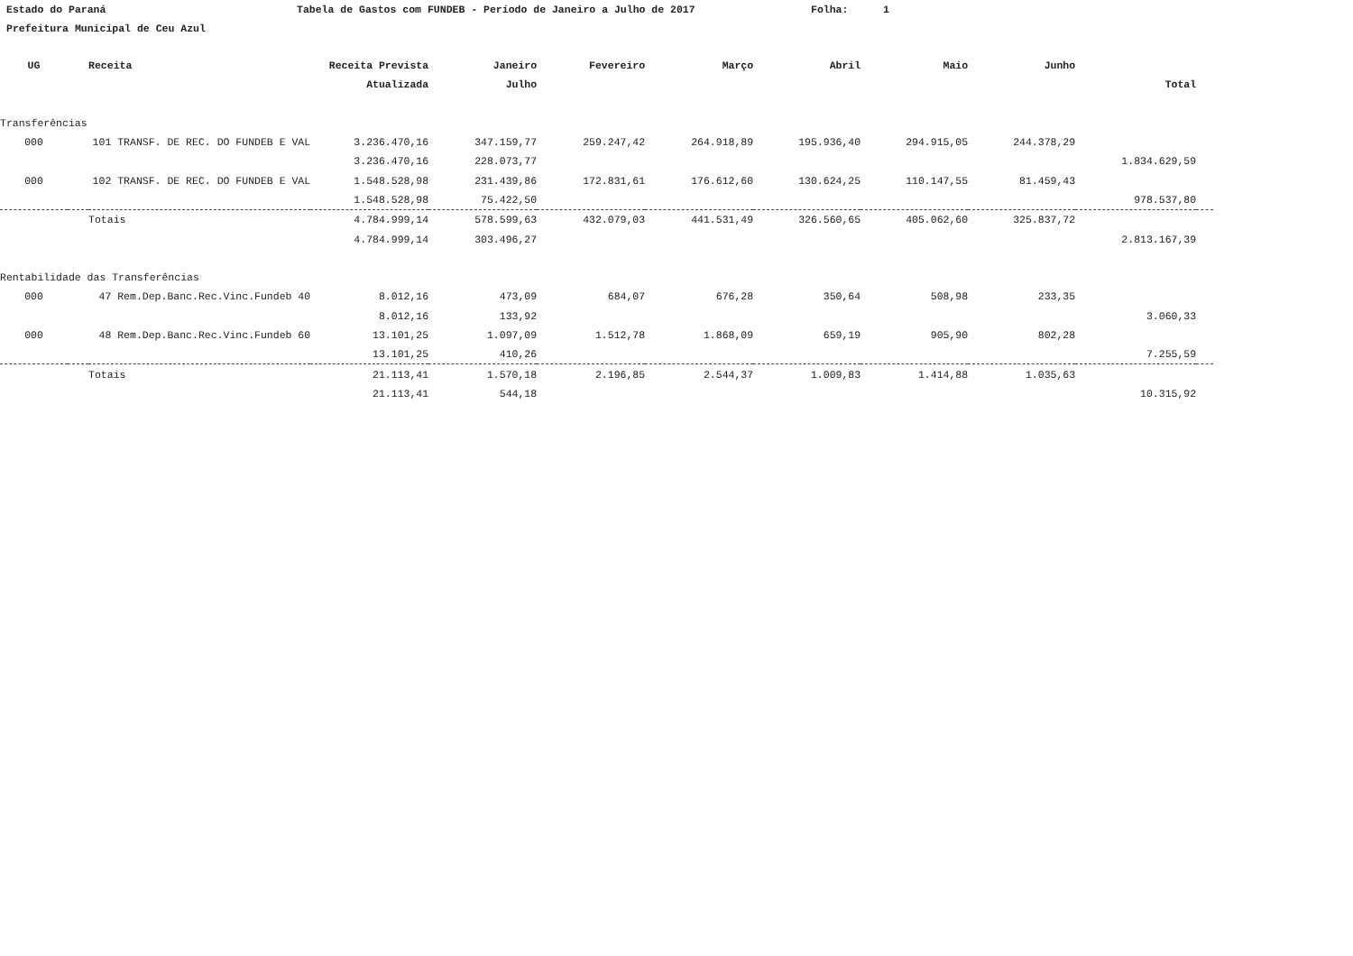Estado do Paraná Tabela de Gastos com FUNDEB - Período de Janeiro a Julho de 2017 Folha: 1
Prefeitura Municipal de Ceu Azul
| UG | | Receita | Receita Prevista | Janeiro | Fevereiro | Março | Abril | Maio | Junho | | |
| --- | --- | --- | --- | --- | --- | --- | --- | --- | --- | --- | --- |
| | | | Atualizada | Julho | | | | | | Total | |
| Transferências | | | | | | | | | | | |
| 000 | 101 TRANSF. DE REC. DO FUNDEB E VAL | | 3.236.470,16 | 347.159,77 | 259.247,42 | 264.918,89 | 195.936,40 | 294.915,05 | 244.378,29 | | |
| | | | 3.236.470,16 | 228.073,77 | | | | | | 1.834.629,59 | |
| 000 | 102 TRANSF. DE REC. DO FUNDEB E VAL | | 1.548.528,98 | 231.439,86 | 172.831,61 | 176.612,60 | 130.624,25 | 110.147,55 | 81.459,43 | | |
| | | | 1.548.528,98 | 75.422,50 | | | | | | 978.537,80 | |
| | | Totais | 4.784.999,14 | 578.599,63 | 432.079,03 | 441.531,49 | 326.560,65 | 405.062,60 | 325.837,72 | | |
| | | | 4.784.999,14 | 303.496,27 | | | | | | 2.813.167,39 | |
| Rentabilidade das Transferências | | | | | | | | | | | |
| 000 | 47 Rem.Dep.Banc.Rec.Vinc.Fundeb 40 | | 8.012,16 | 473,09 | 684,07 | 676,28 | 350,64 | 508,98 | 233,35 | | |
| | | | 8.012,16 | 133,92 | | | | | | 3.060,33 | |
| 000 | 48 Rem.Dep.Banc.Rec.Vinc.Fundeb 60 | | 13.101,25 | 1.097,09 | 1.512,78 | 1.868,09 | 659,19 | 905,90 | 802,28 | | |
| | | | 13.101,25 | 410,26 | | | | | | 7.255,59 | |
| | | Totais | 21.113,41 | 1.570,18 | 2.196,85 | 2.544,37 | 1.009,83 | 1.414,88 | 1.035,63 | | |
| | | | 21.113,41 | 544,18 | | | | | | 10.315,92 | |